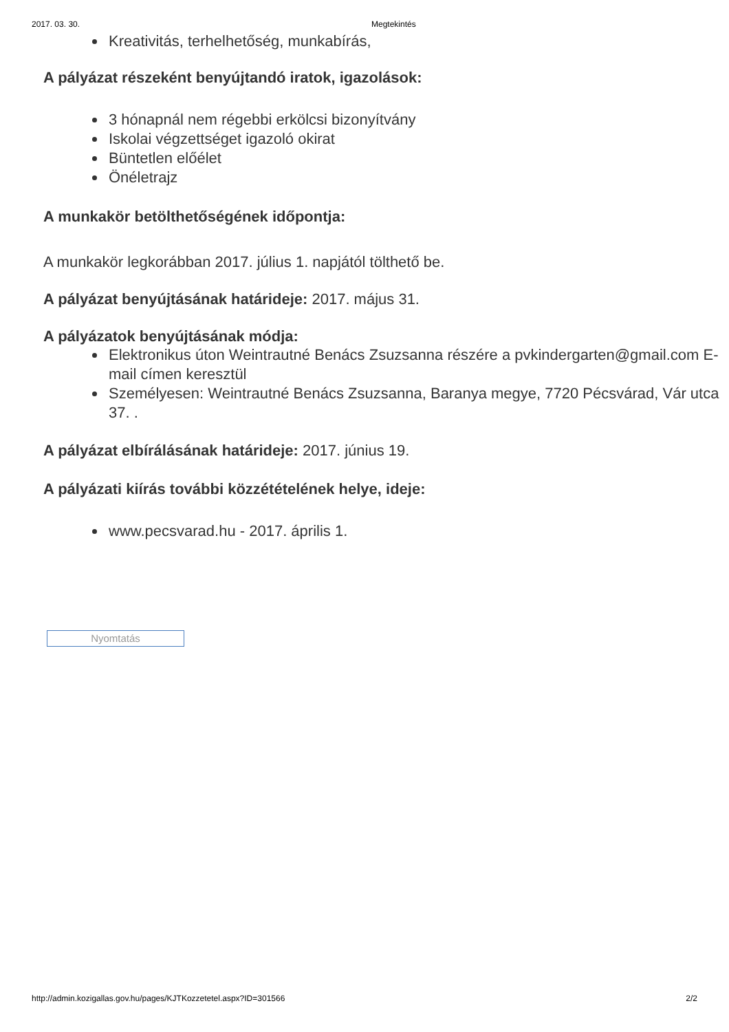2017. 03. 30. Megtekintés
Kreativitás, terhelhetőség, munkabírás,
A pályázat részeként benyújtandó iratok, igazolások:
3 hónapnál nem régebbi erkölcsi bizonyítvány
Iskolai végzettséget igazoló okirat
Büntetlen előélet
Önéletrajz
A munkakör betölthetőségének időpontja:
A munkakör legkorábban 2017. július 1. napjától tölthető be.
A pályázat benyújtásának határideje: 2017. május 31.
A pályázatok benyújtásának módja:
Elektronikus úton Weintrautné Benács Zsuzsanna részére a pvkindergarten@gmail.com E-mail címen keresztül
Személyesen: Weintrautné Benács Zsuzsanna, Baranya megye, 7720 Pécsvárad, Vár utca 37. .
A pályázat elbírálásának határideje: 2017. június 19.
A pályázati kiírás további közzétételének helye, ideje:
www.pecsvarad.hu - 2017. április 1.
Nyomtatás
http://admin.kozigallas.gov.hu/pages/KJTKozzetetel.aspx?ID=301566 2/2